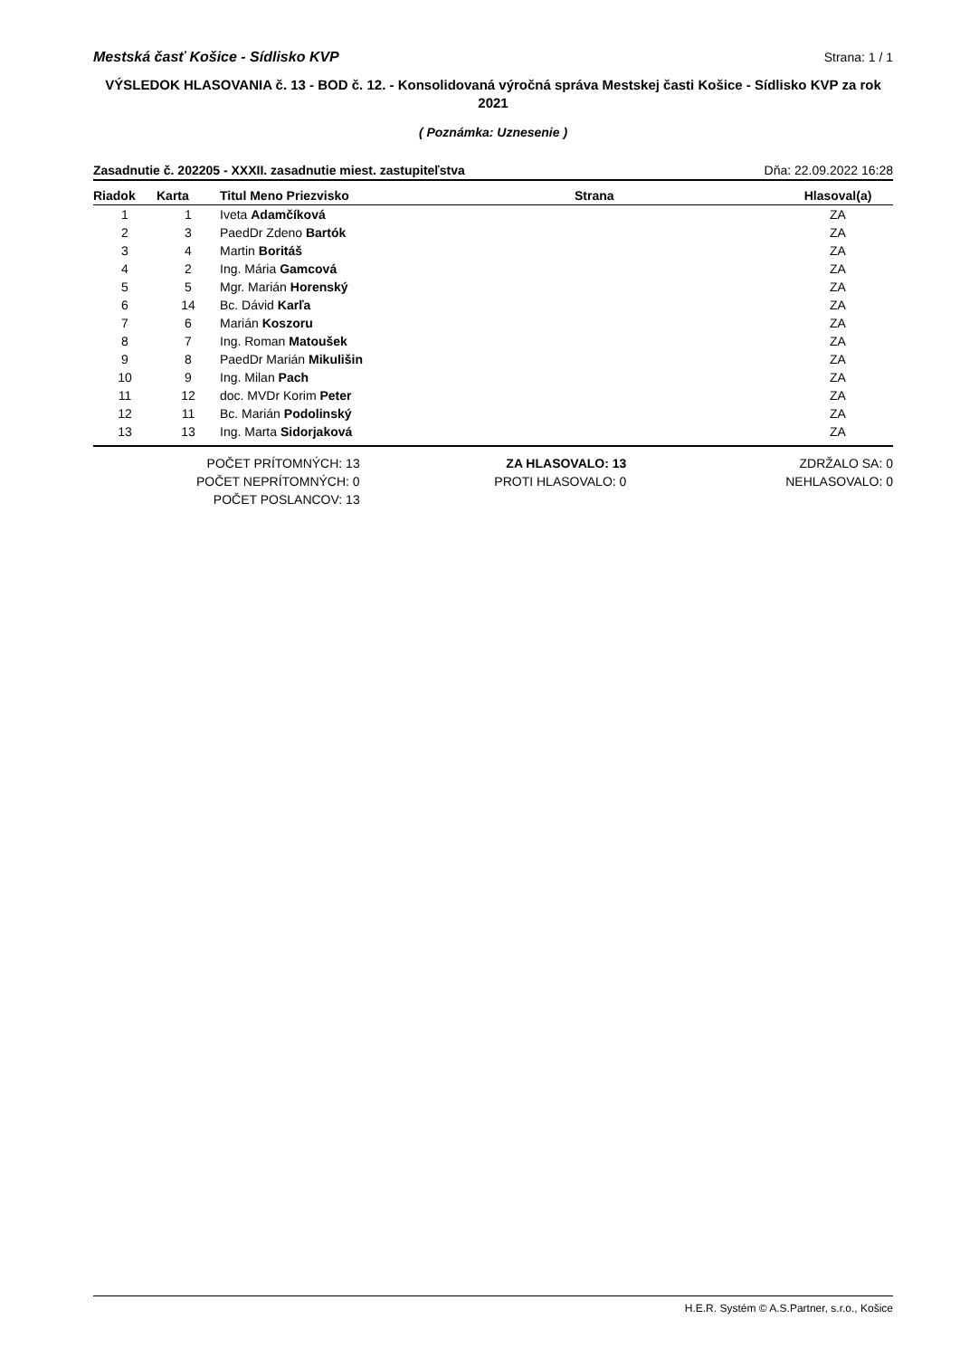Mestská časť Košice - Sídlisko KVP Strana: 1 / 1
VÝSLEDOK HLASOVANIA č. 13 - BOD č. 12. - Konsolidovaná výročná správa Mestskej časti Košice - Sídlisko KVP za rok 2021
( Poznámka: Uznesenie )
Zasadnutie č. 202205 - XXXII. zasadnutie miest. zastupiteľstva Dňa: 22.09.2022 16:28
| Riadok | Karta | Titul Meno Priezvisko | Strana | Hlasoval(a) |
| --- | --- | --- | --- | --- |
| 1 | 1 | Iveta Adamčíková | | ZA |
| 2 | 3 | PaedDr Zdeno Bartók | | ZA |
| 3 | 4 | Martin Boritáš | | ZA |
| 4 | 2 | Ing. Mária Gamcová | | ZA |
| 5 | 5 | Mgr. Marián Horenský | | ZA |
| 6 | 14 | Bc. Dávid Karľa | | ZA |
| 7 | 6 | Marián Koszoru | | ZA |
| 8 | 7 | Ing. Roman Matoušek | | ZA |
| 9 | 8 | PaedDr Marián Mikulišin | | ZA |
| 10 | 9 | Ing. Milan Pach | | ZA |
| 11 | 12 | doc. MVDr Korim Peter | | ZA |
| 12 | 11 | Bc. Marián Podolinský | | ZA |
| 13 | 13 | Ing. Marta Sidorjaková | | ZA |
POČET PRÍTOMNÝCH: 13
POČET NEPRÍTOMNÝCH: 0
POČET POSLANCOV: 13
ZA HLASOVALO: 13
PROTI HLASOVALO: 0
ZDRŽALO SA: 0
NEHLASOVALO: 0
H.E.R. Systém © A.S.Partner, s.r.o., Košice